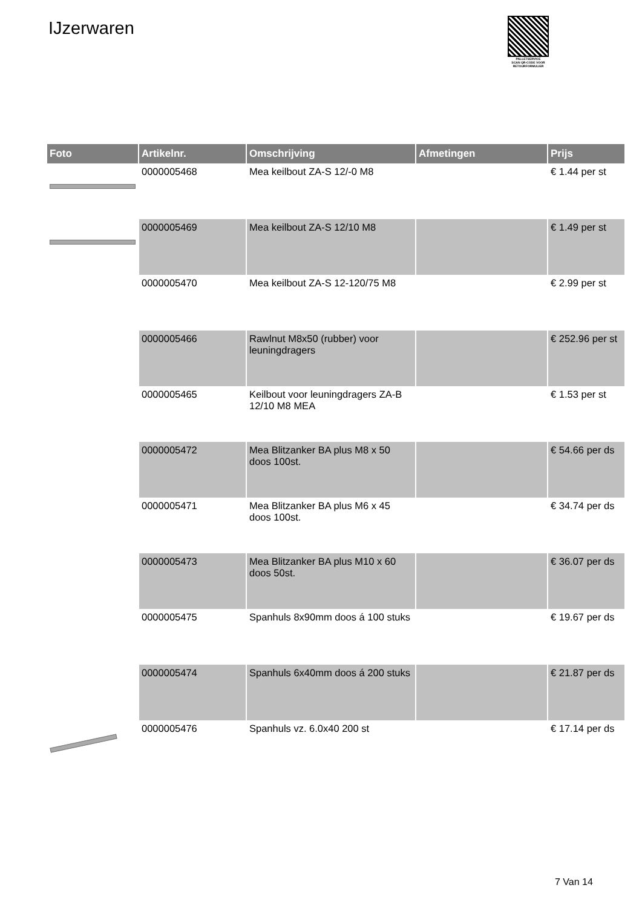IJzerwaren
PALLETSERVICE
SCAN QR-CODE VOOR RETOURFORMULIER
| Foto | Artikelnr. | Omschrijving | Afmetingen | Prijs |
| --- | --- | --- | --- | --- |
| | 0000005468 | Mea keilbout ZA-S 12/-0 M8 | | € 1.44 per st |
| | 0000005469 | Mea keilbout ZA-S 12/10 M8 | | € 1.49 per st |
| | 0000005470 | Mea keilbout ZA-S 12-120/75 M8 | | € 2.99 per st |
| | 0000005466 | Rawlnut M8x50 (rubber) voor leuningdragers | | € 252.96 per st |
| | 0000005465 | Keilbout voor leuningdragers ZA-B 12/10 M8 MEA | | € 1.53 per st |
| | 0000005472 | Mea Blitzanker BA plus M8 x 50 doos 100st. | | € 54.66 per ds |
| | 0000005471 | Mea Blitzanker BA plus M6 x 45 doos 100st. | | € 34.74 per ds |
| | 0000005473 | Mea Blitzanker BA plus M10 x 60 doos 50st. | | € 36.07 per ds |
| | 0000005475 | Spanhuls 8x90mm doos á 100 stuks | | € 19.67 per ds |
| | 0000005474 | Spanhuls 6x40mm doos á 200 stuks | | € 21.87 per ds |
| | 0000005476 | Spanhuls vz. 6.0x40 200 st | | € 17.14 per ds |
7 Van 14